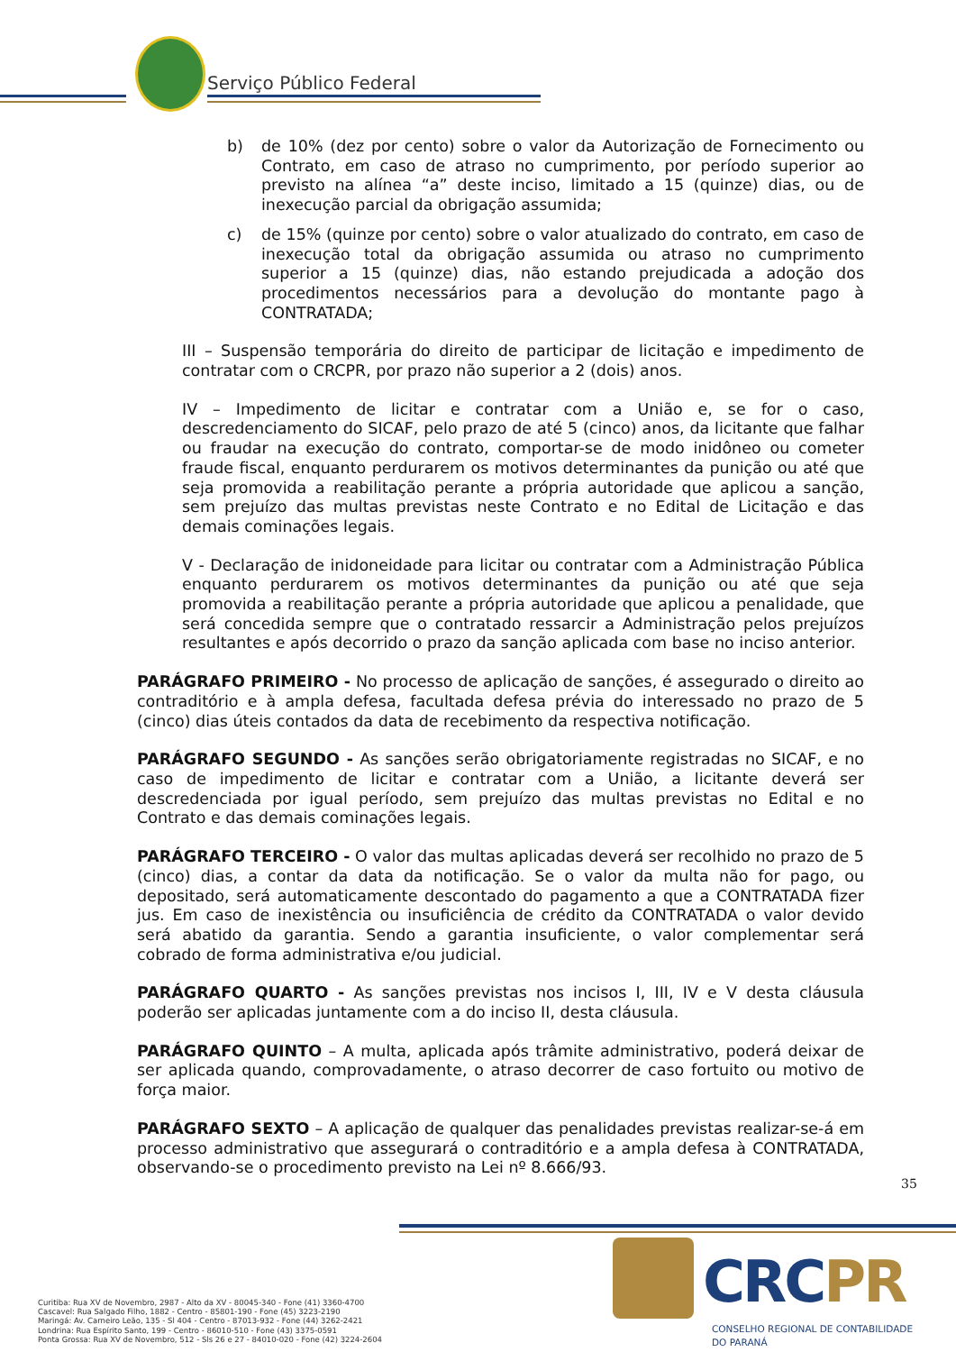Serviço Público Federal
b) de 10% (dez por cento) sobre o valor da Autorização de Fornecimento ou Contrato, em caso de atraso no cumprimento, por período superior ao previsto na alínea “a” deste inciso, limitado a 15 (quinze) dias, ou de inexecução parcial da obrigação assumida;
c) de 15% (quinze por cento) sobre o valor atualizado do contrato, em caso de inexecução total da obrigação assumida ou atraso no cumprimento superior a 15 (quinze) dias, não estando prejudicada a adoção dos procedimentos necessários para a devolução do montante pago à CONTRATADA;
III – Suspensão temporária do direito de participar de licitação e impedimento de contratar com o CRCPR, por prazo não superior a 2 (dois) anos.
IV – Impedimento de licitar e contratar com a União e, se for o caso, descredenciamento do SICAF, pelo prazo de até 5 (cinco) anos, da licitante que falhar ou fraudar na execução do contrato, comportar-se de modo inidôneo ou cometer fraude fiscal, enquanto perdurarem os motivos determinantes da punição ou até que seja promovida a reabilitação perante a própria autoridade que aplicou a sanção, sem prejuízo das multas previstas neste Contrato e no Edital de Licitação e das demais cominações legais.
V - Declaração de inidoneidade para licitar ou contratar com a Administração Pública enquanto perdurarem os motivos determinantes da punição ou até que seja promovida a reabilitação perante a própria autoridade que aplicou a penalidade, que será concedida sempre que o contratado ressarcir a Administração pelos prejuízos resultantes e após decorrido o prazo da sanção aplicada com base no inciso anterior.
PARÁGRAFO PRIMEIRO - No processo de aplicação de sanções, é assegurado o direito ao contraditório e à ampla defesa, facultada defesa prévia do interessado no prazo de 5 (cinco) dias úteis contados da data de recebimento da respectiva notificação.
PARÁGRAFO SEGUNDO - As sanções serão obrigatoriamente registradas no SICAF, e no caso de impedimento de licitar e contratar com a União, a licitante deverá ser descredenciada por igual período, sem prejuízo das multas previstas no Edital e no Contrato e das demais cominações legais.
PARÁGRAFO TERCEIRO - O valor das multas aplicadas deverá ser recolhido no prazo de 5 (cinco) dias, a contar da data da notificação. Se o valor da multa não for pago, ou depositado, será automaticamente descontado do pagamento a que a CONTRATADA fizer jus. Em caso de inexistência ou insuficiência de crédito da CONTRATADA o valor devido será abatido da garantia. Sendo a garantia insuficiente, o valor complementar será cobrado de forma administrativa e/ou judicial.
PARÁGRAFO QUARTO - As sanções previstas nos incisos I, III, IV e V desta cláusula poderão ser aplicadas juntamente com a do inciso II, desta cláusula.
PARÁGRAFO QUINTO – A multa, aplicada após trâmite administrativo, poderá deixar de ser aplicada quando, comprovadamente, o atraso decorrer de caso fortuito ou motivo de força maior.
PARÁGRAFO SEXTO – A aplicação de qualquer das penalidades previstas realizar-se-á em processo administrativo que assegurará o contraditório e a ampla defesa à CONTRATADA, observando-se o procedimento previsto na Lei nº 8.666/93.
35
Curitiba: Rua XV de Novembro, 2987 - Alto da XV - 80045-340 - Fone (41) 3360-4700
Cascavel: Rua Salgado Filho, 1882 - Centro - 85801-190 - Fone (45) 3223-2190
Maringá: Av. Carneiro Leão, 135 - Sl 404 - Centro - 87013-932 - Fone (44) 3262-2421
Londrina: Rua Espírito Santo, 199 - Centro - 86010-510 - Fone (43) 3375-0591
Ponta Grossa: Rua XV de Novembro, 512 - Sls 26 e 27 - 84010-020 - Fone (42) 3224-2604
CRCPR
CONSELHO REGIONAL DE CONTABILIDADE
DO PARANÁ